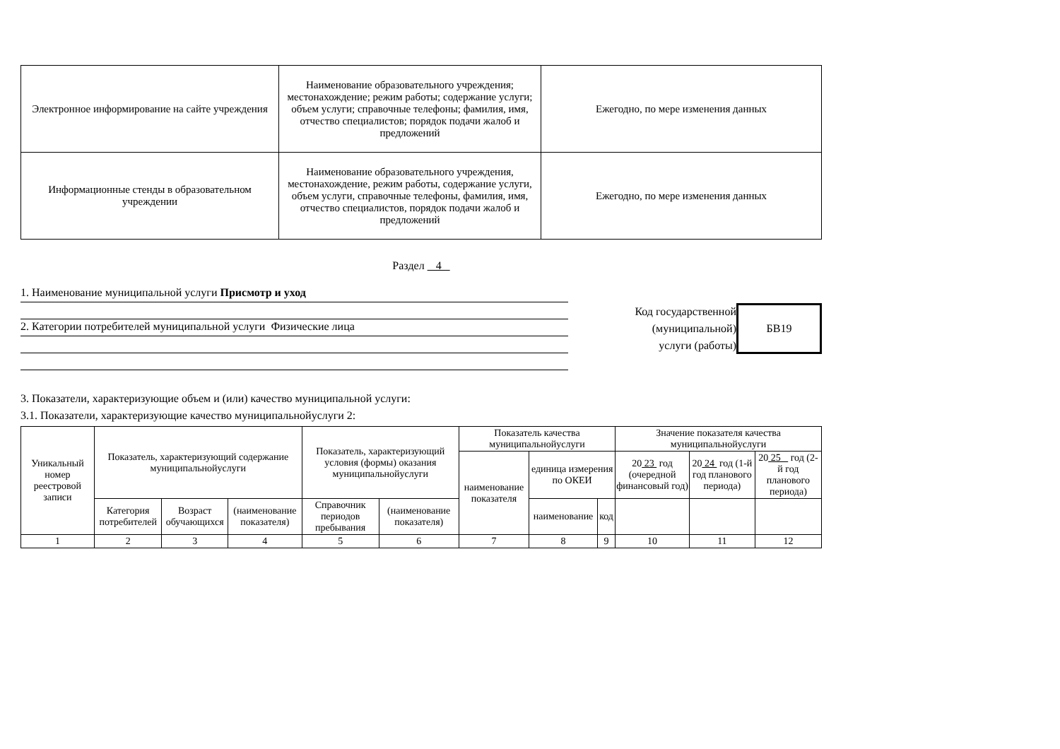| Электронное информирование на сайте учреждения | Наименование образовательного учреждения; местонахождение; режим работы; содержание услуги; объем услуги; справочные телефоны; фамилия, имя, отчество специалистов; порядок подачи жалоб и предложений | Ежегодно, по мере изменения данных |
| Информационные стенды в образовательном учреждении | Наименование образовательного учреждения, местонахождение, режим работы, содержание услуги, объем услуги, справочные телефоны, фамилия, имя, отчество специалистов, порядок подачи жалоб и предложений | Ежегодно, по мере изменения данных |
Раздел 4
1. Наименование муниципальной услуги Присмотр и уход
2. Категории потребителей муниципальной услуги Физические лица
Код государственной
(муниципальной)
услуги (работы)
БВ19
3. Показатели, характеризующие объем и (или) качество муниципальной услуги:
3.1. Показатели, характеризующие качество муниципальнойуслуги 2:
| Уникальный номер реестровой записи | Показатель, характеризующий содержание муниципальнойуслуги | | | Показатель, характеризующий условия (формы) оказания муниципальнойуслуги | | Показатель качества муниципальнойуслуги | | | Значение показателя качества муниципальнойуслуги | | |
| | | | | | | наименование показателя | единица измерения по ОКЕИ | | 20 23 год (очередной финансовый год) | 20 24 год (1-й год планового периода) | 20 25 год (2-й год планового периода) |
| | Категория потребителей | Возраст обучающихся | (наименование показателя) | Справочник периодов пребывания | (наименование показателя) | | наименование | код | | | |
| 1 | 2 | 3 | 4 | 5 | 6 | 7 | 8 | 9 | 10 | 11 | 12 |